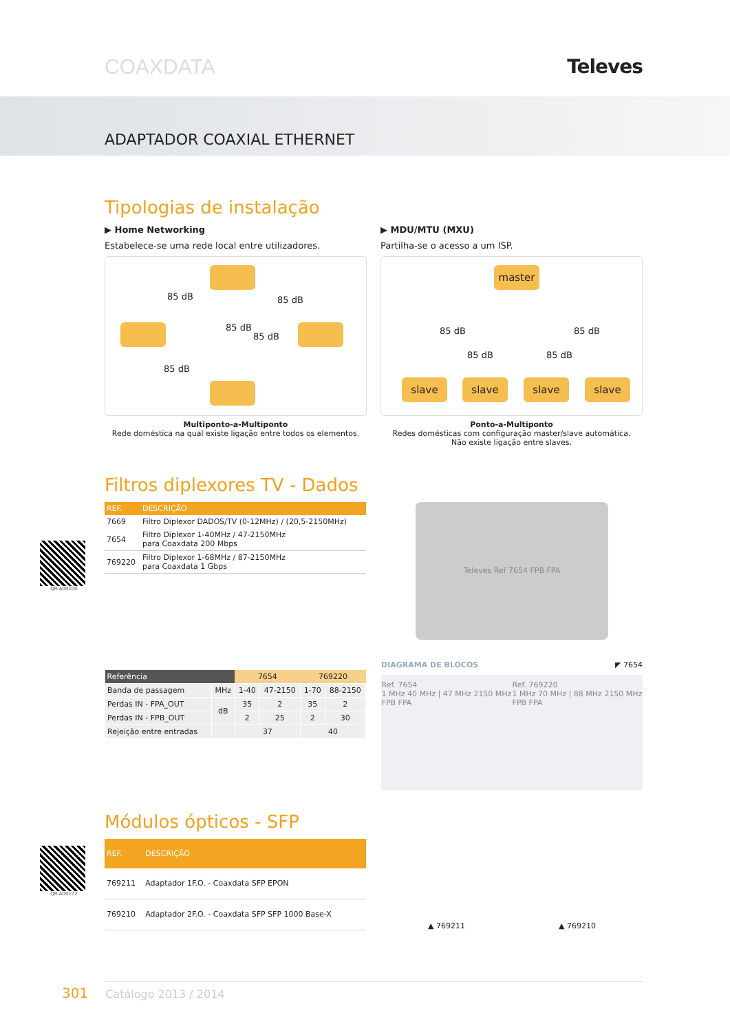COAXDATA Televes
ADAPTADOR COAXIAL ETHERNET
Tipologias de instalação
▶ Home Networking
Estabelece-se uma rede local entre utilizadores.
85 dB 85 dB
85 dB
85 dB
85 dB
Multiponto-a-Multiponto
Rede doméstica na qual existe ligação entre todos os elementos.
▶ MDU/MTU (MXU)
Partilha-se o acesso a um ISP.
master
slave slave slave slave
85 dB 85 dB
85 dB 85 dB
Ponto-a-Multiponto
Redes domésticas com configuração master/slave automática.
Não existe ligação entre slaves.
Filtros diplexores TV - Dados
QR-A00100
| REF. | DESCRIÇÃO |
| --- | --- |
| 7669 | Filtro Diplexor DADOS/TV (0-12MHz) / (20,5-2150MHz) |
| 7654 | Filtro Diplexor 1-40MHz / 47-2150MHz para Coaxdata 200 Mbps |
| 769220 | Filtro Diplexor 1-68MHz / 87-2150MHz para Coaxdata 1 Gbps |
| Referência | | 7654 | | 769220 | |
| --- | --- | --- | --- | --- | --- |
| Banda de passagem | MHz | 1-40 | 47-2150 | 1-70 | 88-2150 |
| Perdas IN - FPA_OUT | dB | 35 | 2 | 35 | 2 |
| Perdas IN - FPB_OUT | | 2 | 25 | 2 | 30 |
| Rejeição entre entradas | | 37 | | 40 | |
Televes Ref 7654 FPB FPA
DIAGRAMA DE BLOCOS ◤ 7654
Ref. 7654
1 MHz 40 MHz | 47 MHz 2150 MHz
FPB FPA
Ref. 769220
1 MHz 70 MHz | 88 MHz 2150 MHz
FPB FPA
Módulos ópticos - SFP
QR-A00172
| REF. | DESCRIÇÃO |
| --- | --- |
| 769211 | Adaptador 1F.O. - Coaxdata SFP EPON |
| 769210 | Adaptador 2F.O. - Coaxdata SFP SFP 1000 Base-X |
▲ 769211 ▲ 769210
301 Catálogo 2013 / 2014